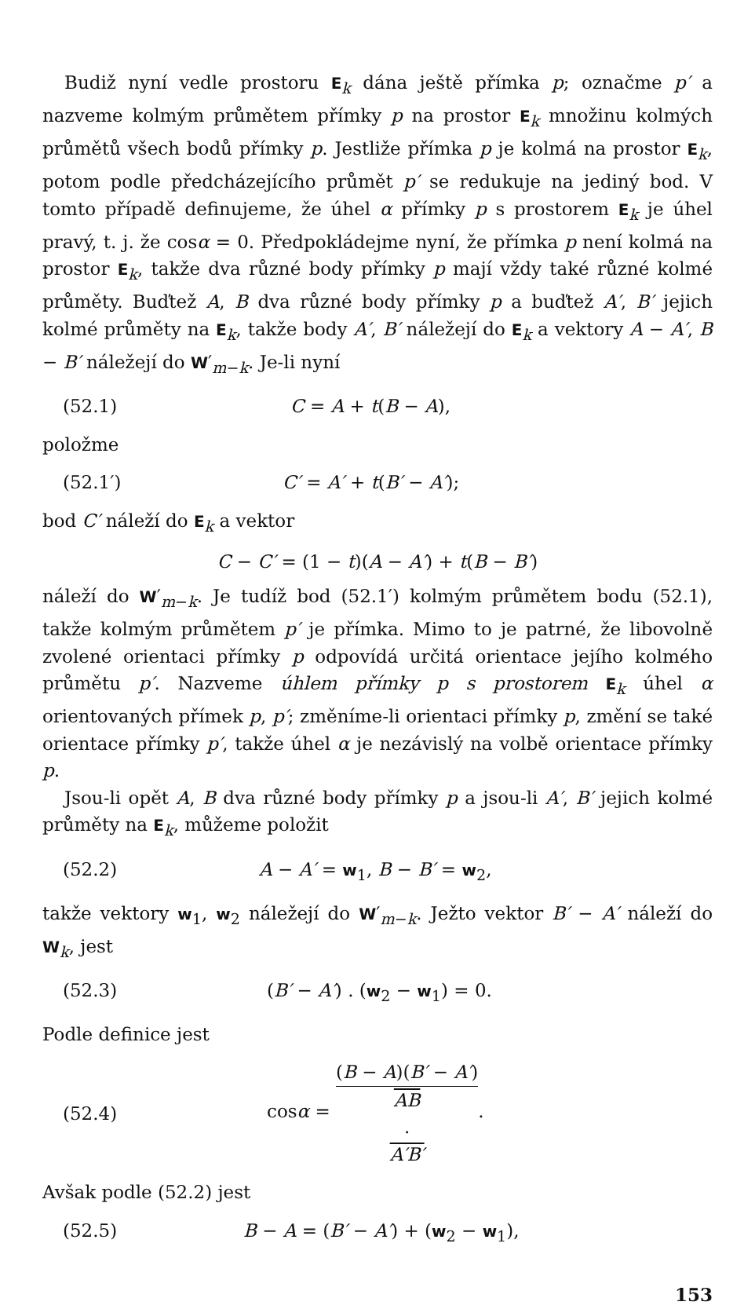Budiž nyní vedle prostoru E<sub>k</sub> dána ještě přímka p; označme p′ a nazveme kolmým průmětem přímky p na prostor E<sub>k</sub> množinu kolmých průmětů všech bodů přímky p. Jestliže přímka p je kolmá na prostor E<sub>k</sub>, potom podle předcházejícího průmět p′ se redukuje na jediný bod. V tomto případě definujeme, že úhel α přímky p s prostorem E<sub>k</sub> je úhel pravý, t. j. že cosα = 0. Předpokládejme nyní, že přímka p není kolmá na prostor E<sub>k</sub>, takže dva různé body přímky p mají vždy také různé kolmé průměty. Buďtež A, B dva různé body přímky p a buďtež A′, B′ jejich kolmé průměty na E<sub>k</sub>, takže body A′, B′ náležejí do E<sub>k</sub> a vektory A − A′, B − B′ náležejí do W′<sub>m−k</sub>. Je-li nyní
(52.1) C = A + t(B − A),
položme
(52.1′) C′ = A′ + t(B′ − A′);
bod C′ náleží do E<sub>k</sub> a vektor
C − C′ = (1 − t)(A − A′) + t(B − B′)
náleží do W′<sub>m−k</sub>. Je tudíž bod (52.1′) kolmým průmětem bodu (52.1), takže kolmým průmětem p′ je přímka. Mimo to je patrné, že libovolně zvolené orientaci přímky p odpovídá určitá orientace jejího kolmého průmětu p′. Nazveme úhlem přímky p s prostorem E<sub>k</sub> úhel α orientovaných přímek p, p′; změníme-li orientaci přímky p, změní se také orientace přímky p′, takže úhel α je nezávislý na volbě orientace přímky p.
Jsou-li opět A, B dva různé body přímky p a jsou-li A′, B′ jejich kolmé průměty na E<sub>k</sub>, můžeme položit
(52.2) A − A′ = w<sub>1</sub>, B − B′ = w<sub>2</sub>,
takže vektory w<sub>1</sub>, w<sub>2</sub> náležejí do W′<sub>m−k</sub>. Ježto vektor B′ − A′ náleží do W<sub>k</sub>, jest
(52.3) (B′ − A′) . (w<sub>2</sub> − w<sub>1</sub>) = 0.
Podle definice jest
(52.4) cosα = (B − A)(B′ − A′) AB
.
A′B′.
Avšak podle (52.2) jest
(52.5) B − A = (B′ − A′) + (w<sub>2</sub> − w<sub>1</sub>),
153